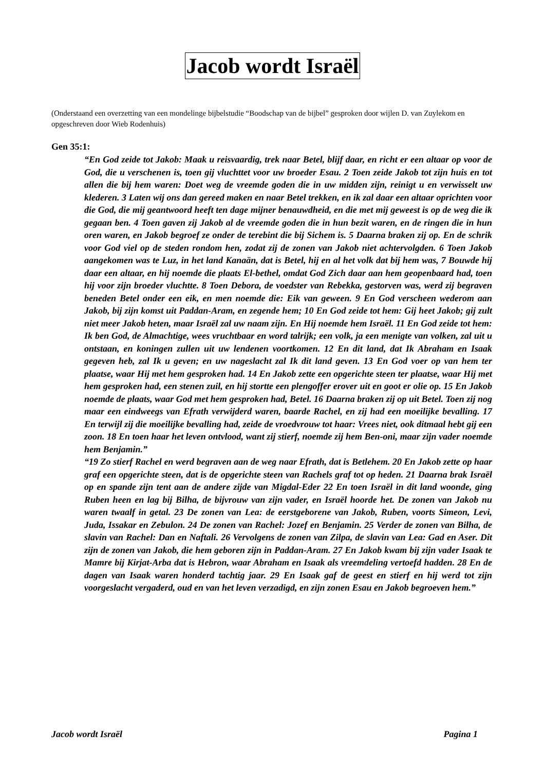Jacob wordt Israël
(Onderstaand een overzetting van een mondelinge bijbelstudie “Boodschap van de bijbel” gesproken door wijlen D. van Zuylekom en opgeschreven door Wieb Rodenhuis)
Gen 35:1:
“En God zeide tot Jakob: Maak u reisvaardig, trek naar Betel, blijf daar, en richt er een altaar op voor de God, die u verschenen is, toen gij vluchttet voor uw broeder Esau. 2 Toen zeide Jakob tot zijn huis en tot allen die bij hem waren: Doet weg de vreemde goden die in uw midden zijn, reinigt u en verwisselt uw klederen. 3 Laten wij ons dan gereed maken en naar Betel trekken, en ik zal daar een altaar oprichten voor die God, die mij geantwoord heeft ten dage mijner benauwdheid, en die met mij geweest is op de weg die ik gegaan ben. 4 Toen gaven zij Jakob al de vreemde goden die in hun bezit waren, en de ringen die in hun oren waren, en Jakob begroef ze onder de terebint die bij Sichem is. 5 Daarna braken zij op. En de schrik voor God viel op de steden rondom hen, zodat zij de zonen van Jakob niet achtervolgden. 6 Toen Jakob aangekomen was te Luz, in het land Kanaän, dat is Betel, hij en al het volk dat bij hem was, 7 Bouwde hij daar een altaar, en hij noemde die plaats El-bethel, omdat God Zich daar aan hem geopenbaard had, toen hij voor zijn broeder vluchtte. 8 Toen Debora, de voedster van Rebekka, gestorven was, werd zij begraven beneden Betel onder een eik, en men noemde die: Eik van geween. 9 En God verscheen wederom aan Jakob, bij zijn komst uit Paddan-Aram, en zegende hem; 10 En God zeide tot hem: Gij heet Jakob; gij zult niet meer Jakob heten, maar Israël zal uw naam zijn. En Hij noemde hem Israël. 11 En God zeide tot hem: Ik ben God, de Almachtige, wees vruchtbaar en word talrijk; een volk, ja een menigte van volken, zal uit u ontstaan, en koningen zullen uit uw lendenen voortkomen. 12 En dit land, dat Ik Abraham en Isaak gegeven heb, zal Ik u geven; en uw nageslacht zal Ik dit land geven. 13 En God voer op van hem ter plaatse, waar Hij met hem gesproken had. 14 En Jakob zette een opgerichte steen ter plaatse, waar Hij met hem gesproken had, een stenen zuil, en hij stortte een plengoffer erover uit en goot er olie op. 15 En Jakob noemde de plaats, waar God met hem gesproken had, Betel. 16 Daarna braken zij op uit Betel. Toen zij nog maar een eindweegs van Efrath verwijderd waren, baarde Rachel, en zij had een moeilijke bevalling. 17 En terwijl zij die moeilijke bevalling had, zeide de vroedvrouw tot haar: Vrees niet, ook ditmaal hebt gij een zoon. 18 En toen haar het leven ontvlood, want zij stierf, noemde zij hem Ben-oni, maar zijn vader noemde hem Benjamin.”
“19 Zo stierf Rachel en werd begraven aan de weg naar Efrath, dat is Betlehem. 20 En Jakob zette op haar graf een opgerichte steen, dat is de opgerichte steen van Rachels graf tot op heden. 21 Daarna brak Israël op en spande zijn tent aan de andere zijde van Migdal-Eder 22 En toen Israël in dit land woonde, ging Ruben heen en lag bij Bilha, de bijvrouw van zijn vader, en Israël hoorde het. De zonen van Jakob nu waren twaalf in getal. 23 De zonen van Lea: de eerstgeborene van Jakob, Ruben, voorts Simeon, Levi, Juda, Issakar en Zebulon. 24 De zonen van Rachel: Jozef en Benjamin. 25 Verder de zonen van Bilha, de slavin van Rachel: Dan en Naftali. 26 Vervolgens de zonen van Zilpa, de slavin van Lea: Gad en Aser. Dit zijn de zonen van Jakob, die hem geboren zijn in Paddan-Aram. 27 En Jakob kwam bij zijn vader Isaak te Mamre bij Kirjat-Arba dat is Hebron, waar Abraham en Isaak als vreemdeling vertoefd hadden. 28 En de dagen van Isaak waren honderd tachtig jaar. 29 En Isaak gaf de geest en stierf en hij werd tot zijn voorgeslacht vergaderd, oud en van het leven verzadigd, en zijn zonen Esau en Jakob begroeven hem.”
Jacob wordt Israël Pagina 1